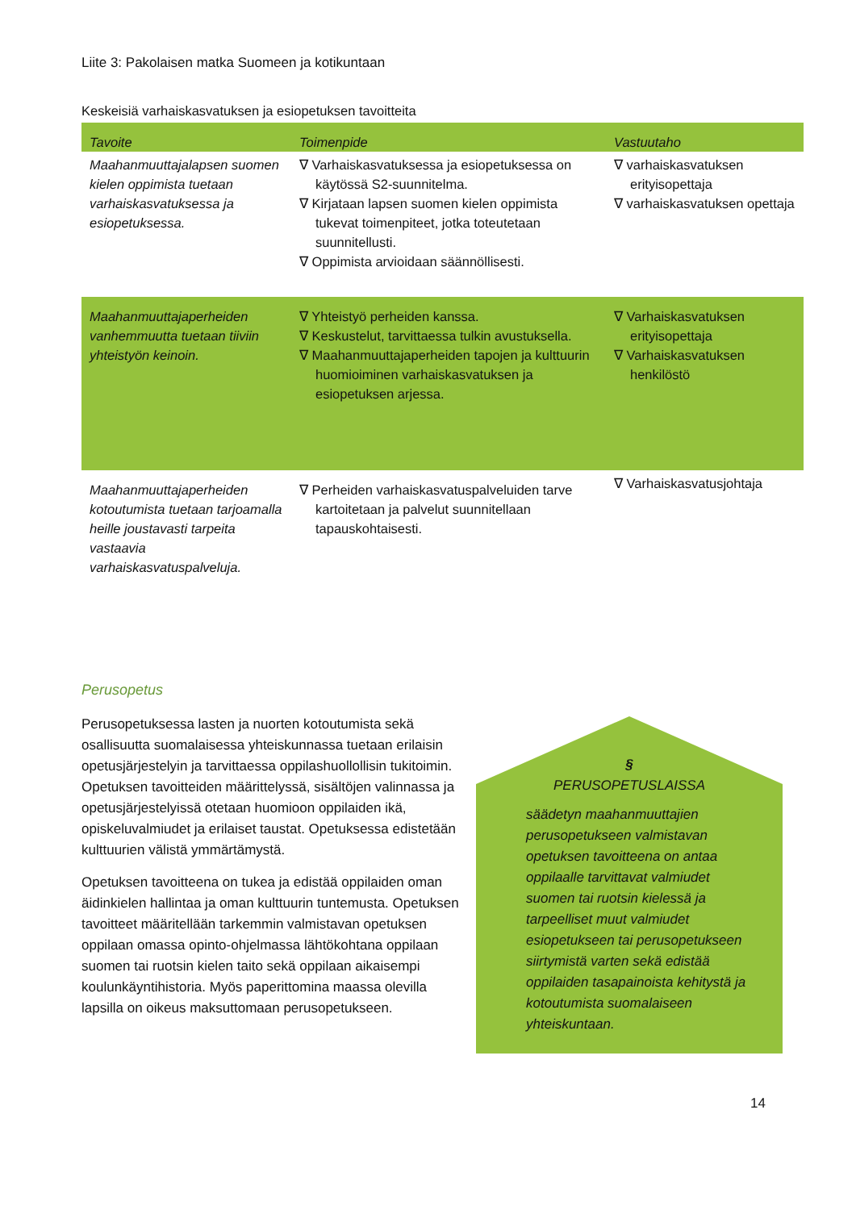Liite 3: Pakolaisen matka Suomeen ja kotikuntaan
Keskeisiä varhaiskasvatuksen ja esiopetuksen tavoitteita
| Tavoite | Toimenpide | Vastuutaho |
| --- | --- | --- |
| Maahanmuuttajalapsen suomen kielen oppimista tuetaan varhaiskasvatuksessa ja esiopetuksessa. | ∇ Varhaiskasvatuksessa ja esiopetuksessa on käytössä S2-suunnitelma. ∇ Kirjataan lapsen suomen kielen oppimista tukevat toimenpiteet, jotka toteutetaan suunnitellusti. ∇ Oppimista arvioidaan säännöllisesti. | ∇ varhaiskasvatuksen erityisopettaja ∇ varhaiskasvatuksen opettaja |
| Maahanmuuttajaperheiden vanhemmuutta tuetaan tiiviin yhteistyön keinoin. | ∇ Yhteistyö perheiden kanssa. ∇ Keskustelut, tarvittaessa tulkin avustuksella. ∇ Maahanmuuttajaperheiden tapojen ja kulttuurin huomioiminen varhaiskasvatuksen ja esiopetuksen arjessa. | ∇ Varhaiskasvatuksen erityisopettaja ∇ Varhaiskasvatuksen henkilöstö |
| Maahanmuuttajaperheiden kotoutumista tuetaan tarjoamalla heille joustavasti tarpeita vastaavia varhaiskasvatuspalveluja. | ∇ Perheiden varhaiskasvatuspalveluiden tarve kartoitetaan ja palvelut suunnitellaan tapauskohtaisesti. | ∇ Varhaiskasvatusjohtaja |
Perusopetus
Perusopetuksessa lasten ja nuorten kotoutumista sekä osallisuutta suomalaisessa yhteiskunnassa tuetaan erilaisin opetusjärjestelyin ja tarvittaessa oppilashuollollisin tukitoimin. Opetuksen tavoitteiden määrittelyssä, sisältöjen valinnassa ja opetusjärjestelyissä otetaan huomioon oppilaiden ikä, opiskeluvalmiudet ja erilaiset taustat. Opetuksessa edistetään kulttuurien välistä ymmärtämystä.
Opetuksen tavoitteena on tukea ja edistää oppilaiden oman äidinkielen hallintaa ja oman kulttuurin tuntemusta. Opetuksen tavoitteet määritellään tarkemmin valmistavan opetuksen oppilaan omassa opinto-ohjelmassa lähtökohtana oppilaan suomen tai ruotsin kielen taito sekä oppilaan aikaisempi koulunkäyntihistoria. Myös paperittomina maassa olevilla lapsilla on oikeus maksuttomaan perusopetukseen.
§
PERUSOPETUSLAISSA
säädetyn maahanmuuttajien perusopetukseen valmistavan opetuksen tavoitteena on antaa oppilaalle tarvittavat valmiudet suomen tai ruotsin kielessä ja tarpeelliset muut valmiudet esiopetukseen tai perusopetukseen siirtymistä varten sekä edistää oppilaiden tasapainoista kehitystä ja kotoutumista suomalaiseen yhteiskuntaan.
14